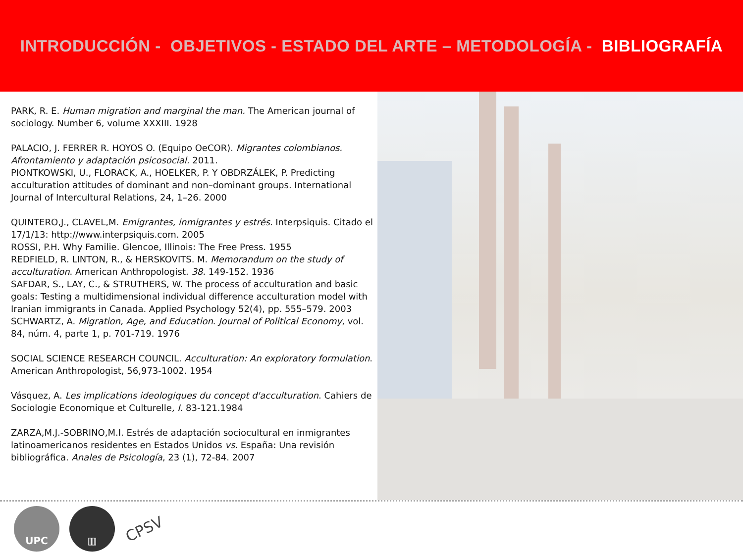INTRODUCCIÓN - OBJETIVOS - ESTADO DEL ARTE – METODOLOGÍA - BIBLIOGRAFÍA
PARK, R. E. Human migration and marginal the man. The American journal of sociology. Number 6, volume XXXIII. 1928
PALACIO, J. FERRER R. HOYOS O. (Equipo OeCOR). Migrantes colombianos. Afrontamiento y adaptación psicosocial. 2011.
PIONTKOWSKI, U., FLORACK, A., HOELKER, P. Y OBDRZÁLEK, P. Predicting acculturation attitudes of dominant and non–dominant groups. International Journal of Intercultural Relations, 24, 1–26. 2000
QUINTERO,J., CLAVEL,M. Emigrantes, inmigrantes y estrés. Interpsiquis. Citado el 17/1/13: http://www.interpsiquis.com. 2005
ROSSI, P.H. Why Familie. Glencoe, Illinois: The Free Press. 1955
REDFIELD, R. LINTON, R., & HERSKOVITS. M. Memorandum on the study of acculturation. American Anthropologist. 38. 149-152. 1936
SAFDAR, S., LAY, C., & STRUTHERS, W. The process of acculturation and basic goals: Testing a multidimensional individual difference acculturation model with Iranian immigrants in Canada. Applied Psychology 52(4), pp. 555–579. 2003
SCHWARTZ, A. Migration, Age, and Education. Journal of Political Economy, vol. 84, núm. 4, parte 1, p. 701-719. 1976
SOCIAL SCIENCE RESEARCH COUNCIL. Acculturation: An exploratory formulation. American Anthropologist, 56,973-1002. 1954
Vásquez, A. Les implications ideologiques du concept d'acculturation. Cahiers de Sociologie Economique et Culturelle, I. 83-121.1984
ZARZA,M.J.-SOBRINO,M.I. Estrés de adaptación sociocultural en inmigrantes latinoamericanos residentes en Estados Unidos vs. España: Una revisión bibliográfica. Anales de Psicología, 23 (1), 72-84. 2007
UPC ▥
CPSV